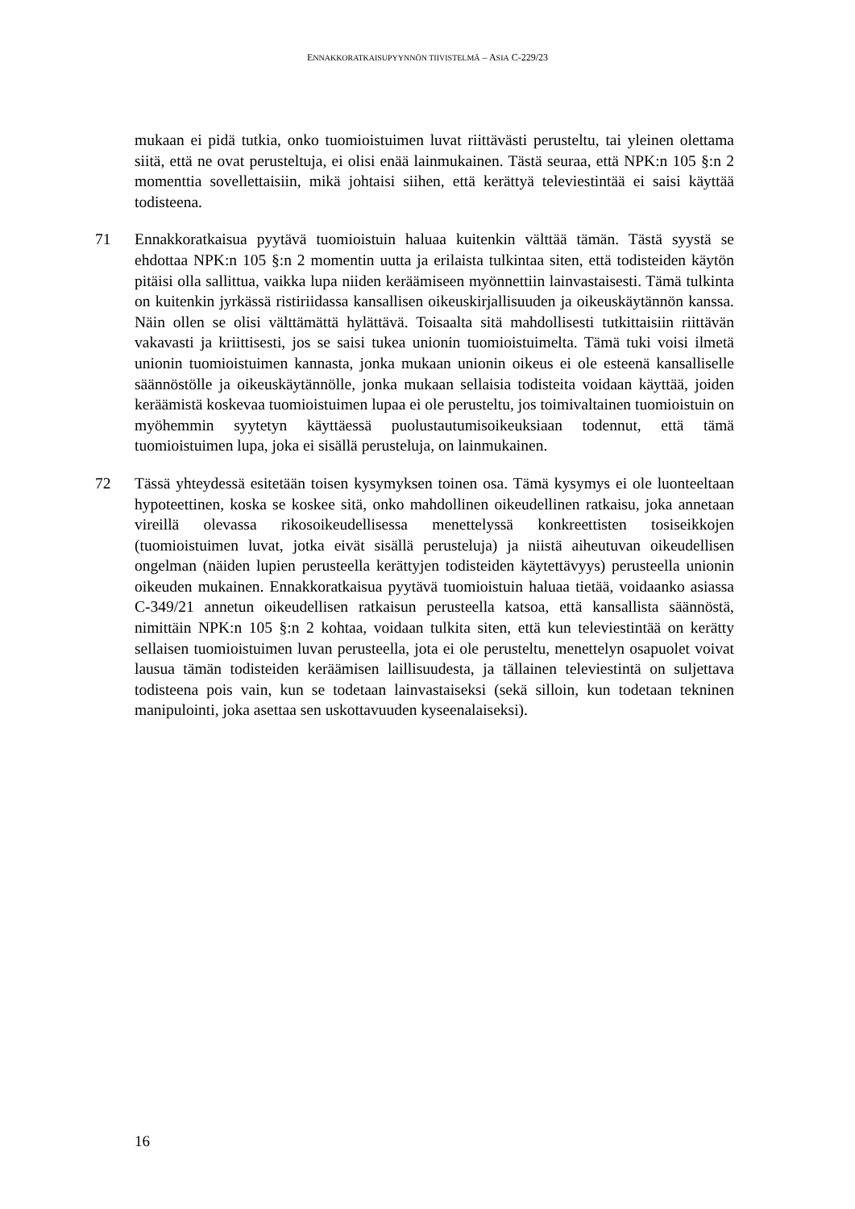ENNAKKORATKAISUPYYNNÖN TIIVISTELMÄ – ASIA C-229/23
mukaan ei pidä tutkia, onko tuomioistuimen luvat riittävästi perusteltu, tai yleinen olettama siitä, että ne ovat perusteltuja, ei olisi enää lainmukainen. Tästä seuraa, että NPK:n 105 §:n 2 momenttia sovellettaisiin, mikä johtaisi siihen, että kerättyä televiestintää ei saisi käyttää todisteena.
71 Ennakkoratkaisua pyytävä tuomioistuin haluaa kuitenkin välttää tämän. Tästä syystä se ehdottaa NPK:n 105 §:n 2 momentin uutta ja erilaista tulkintaa siten, että todisteiden käytön pitäisi olla sallittua, vaikka lupa niiden keräämiseen myönnettiin lainvastaisesti. Tämä tulkinta on kuitenkin jyrkässä ristiriidassa kansallisen oikeuskirjallisuuden ja oikeuskäytännön kanssa. Näin ollen se olisi välttämättä hylättävä. Toisaalta sitä mahdollisesti tutkittaisiin riittävän vakavasti ja kriittisesti, jos se saisi tukea unionin tuomioistuimelta. Tämä tuki voisi ilmetä unionin tuomioistuimen kannasta, jonka mukaan unionin oikeus ei ole esteenä kansalliselle säännöstölle ja oikeuskäytännölle, jonka mukaan sellaisia todisteita voidaan käyttää, joiden keräämistä koskevaa tuomioistuimen lupaa ei ole perusteltu, jos toimivaltainen tuomioistuin on myöhemmin syytetyn käyttäessä puolustautumisoikeuksiaan todennut, että tämä tuomioistuimen lupa, joka ei sisällä perusteluja, on lainmukainen.
72 Tässä yhteydessä esitetään toisen kysymyksen toinen osa. Tämä kysymys ei ole luonteeltaan hypoteettinen, koska se koskee sitä, onko mahdollinen oikeudellinen ratkaisu, joka annetaan vireillä olevassa rikosoikeudellisessa menettelyssä konkreettisten tosiseikkojen (tuomioistuimen luvat, jotka eivät sisällä perusteluja) ja niistä aiheutuvan oikeudellisen ongelman (näiden lupien perusteella kerättyjen todisteiden käytettävyys) perusteella unionin oikeuden mukainen. Ennakkoratkaisua pyytävä tuomioistuin haluaa tietää, voidaanko asiassa C-349/21 annetun oikeudellisen ratkaisun perusteella katsoa, että kansallista säännöstä, nimittäin NPK:n 105 §:n 2 kohtaa, voidaan tulkita siten, että kun televiestintää on kerätty sellaisen tuomioistuimen luvan perusteella, jota ei ole perusteltu, menettelyn osapuolet voivat lausua tämän todisteiden keräämisen laillisuudesta, ja tällainen televiestintä on suljettava todisteena pois vain, kun se todetaan lainvastaiseksi (sekä silloin, kun todetaan tekninen manipulointi, joka asettaa sen uskottavuuden kyseenalaiseksi).
16